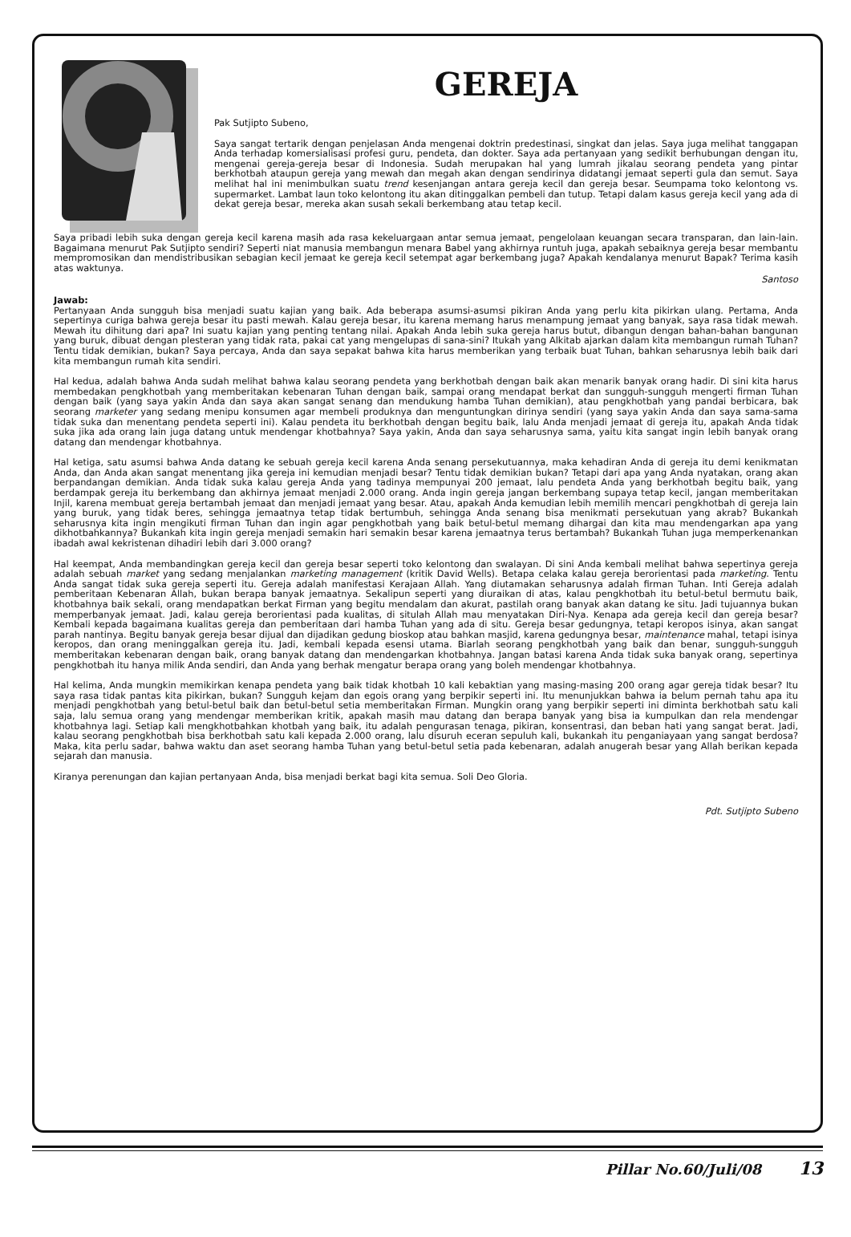GEREJA
Pak Sutjipto Subeno,
Saya sangat tertarik dengan penjelasan Anda mengenai doktrin predestinasi, singkat dan jelas. Saya juga melihat tanggapan Anda terhadap komersialisasi profesi guru, pendeta, dan dokter. Saya ada pertanyaan yang sedikit berhubungan dengan itu, mengenai gereja-gereja besar di Indonesia. Sudah merupakan hal yang lumrah jikalau seorang pendeta yang pintar berkhotbah ataupun gereja yang mewah dan megah akan dengan sendirinya didatangi jemaat seperti gula dan semut. Saya melihat hal ini menimbulkan suatu trend kesenjangan antara gereja kecil dan gereja besar. Seumpama toko kelontong vs. supermarket. Lambat laun toko kelontong itu akan ditinggalkan pembeli dan tutup. Tetapi dalam kasus gereja kecil yang ada di dekat gereja besar, mereka akan susah sekali berkembang atau tetap kecil.
Saya pribadi lebih suka dengan gereja kecil karena masih ada rasa kekeluargaan antar semua jemaat, pengelolaan keuangan secara transparan, dan lain-lain. Bagaimana menurut Pak Sutjipto sendiri? Seperti niat manusia membangun menara Babel yang akhirnya runtuh juga, apakah sebaiknya gereja besar membantu mempromosikan dan mendistribusikan sebagian kecil jemaat ke gereja kecil setempat agar berkembang juga? Apakah kendalanya menurut Bapak? Terima kasih atas waktunya.
Santoso
Jawab:
Pertanyaan Anda sungguh bisa menjadi suatu kajian yang baik. Ada beberapa asumsi-asumsi pikiran Anda yang perlu kita pikirkan ulang. Pertama, Anda sepertinya curiga bahwa gereja besar itu pasti mewah. Kalau gereja besar, itu karena memang harus menampung jemaat yang banyak, saya rasa tidak mewah. Mewah itu dihitung dari apa? Ini suatu kajian yang penting tentang nilai. Apakah Anda lebih suka gereja harus butut, dibangun dengan bahan-bahan bangunan yang buruk, dibuat dengan plesteran yang tidak rata, pakai cat yang mengelupas di sana-sini? Itukah yang Alkitab ajarkan dalam kita membangun rumah Tuhan? Tentu tidak demikian, bukan? Saya percaya, Anda dan saya sepakat bahwa kita harus memberikan yang terbaik buat Tuhan, bahkan seharusnya lebih baik dari kita membangun rumah kita sendiri.
Hal kedua, adalah bahwa Anda sudah melihat bahwa kalau seorang pendeta yang berkhotbah dengan baik akan menarik banyak orang hadir. Di sini kita harus membedakan pengkhotbah yang memberitakan kebenaran Tuhan dengan baik, sampai orang mendapat berkat dan sungguh-sungguh mengerti firman Tuhan dengan baik (yang saya yakin Anda dan saya akan sangat senang dan mendukung hamba Tuhan demikian), atau pengkhotbah yang pandai berbicara, bak seorang marketer yang sedang menipu konsumen agar membeli produknya dan menguntungkan dirinya sendiri (yang saya yakin Anda dan saya sama-sama tidak suka dan menentang pendeta seperti ini). Kalau pendeta itu berkhotbah dengan begitu baik, lalu Anda menjadi jemaat di gereja itu, apakah Anda tidak suka jika ada orang lain juga datang untuk mendengar khotbahnya? Saya yakin, Anda dan saya seharusnya sama, yaitu kita sangat ingin lebih banyak orang datang dan mendengar khotbahnya.
Hal ketiga, satu asumsi bahwa Anda datang ke sebuah gereja kecil karena Anda senang persekutuannya, maka kehadiran Anda di gereja itu demi kenikmatan Anda, dan Anda akan sangat menentang jika gereja ini kemudian menjadi besar? Tentu tidak demikian bukan? Tetapi dari apa yang Anda nyatakan, orang akan berpandangan demikian. Anda tidak suka kalau gereja Anda yang tadinya mempunyai 200 jemaat, lalu pendeta Anda yang berkhotbah begitu baik, yang berdampak gereja itu berkembang dan akhirnya jemaat menjadi 2.000 orang. Anda ingin gereja jangan berkembang supaya tetap kecil, jangan memberitakan Injil, karena membuat gereja bertambah jemaat dan menjadi jemaat yang besar. Atau, apakah Anda kemudian lebih memilih mencari pengkhotbah di gereja lain yang buruk, yang tidak beres, sehingga jemaatnya tetap tidak bertumbuh, sehingga Anda senang bisa menikmati persekutuan yang akrab? Bukankah seharusnya kita ingin mengikuti firman Tuhan dan ingin agar pengkhotbah yang baik betul-betul memang dihargai dan kita mau mendengarkan apa yang dikhotbahkannya? Bukankah kita ingin gereja menjadi semakin hari semakin besar karena jemaatnya terus bertambah? Bukankah Tuhan juga memperkenankan ibadah awal kekristenan dihadiri lebih dari 3.000 orang?
Hal keempat, Anda membandingkan gereja kecil dan gereja besar seperti toko kelontong dan swalayan. Di sini Anda kembali melihat bahwa sepertinya gereja adalah sebuah market yang sedang menjalankan marketing management (kritik David Wells). Betapa celaka kalau gereja berorientasi pada marketing. Tentu Anda sangat tidak suka gereja seperti itu. Gereja adalah manifestasi Kerajaan Allah. Yang diutamakan seharusnya adalah firman Tuhan. Inti Gereja adalah pemberitaan Kebenaran Allah, bukan berapa banyak jemaatnya. Sekalipun seperti yang diuraikan di atas, kalau pengkhotbah itu betul-betul bermutu baik, khotbahnya baik sekali, orang mendapatkan berkat Firman yang begitu mendalam dan akurat, pastilah orang banyak akan datang ke situ. Jadi tujuannya bukan memperbanyak jemaat. Jadi, kalau gereja berorientasi pada kualitas, di situlah Allah mau menyatakan Diri-Nya. Kenapa ada gereja kecil dan gereja besar? Kembali kepada bagaimana kualitas gereja dan pemberitaan dari hamba Tuhan yang ada di situ. Gereja besar gedungnya, tetapi keropos isinya, akan sangat parah nantinya. Begitu banyak gereja besar dijual dan dijadikan gedung bioskop atau bahkan masjid, karena gedungnya besar, maintenance mahal, tetapi isinya keropos, dan orang meninggalkan gereja itu. Jadi, kembali kepada esensi utama. Biarlah seorang pengkhotbah yang baik dan benar, sungguh-sungguh memberitakan kebenaran dengan baik, orang banyak datang dan mendengarkan khotbahnya. Jangan batasi karena Anda tidak suka banyak orang, sepertinya pengkhotbah itu hanya milik Anda sendiri, dan Anda yang berhak mengatur berapa orang yang boleh mendengar khotbahnya.
Hal kelima, Anda mungkin memikirkan kenapa pendeta yang baik tidak khotbah 10 kali kebaktian yang masing-masing 200 orang agar gereja tidak besar? Itu saya rasa tidak pantas kita pikirkan, bukan? Sungguh kejam dan egois orang yang berpikir seperti ini. Itu menunjukkan bahwa ia belum pernah tahu apa itu menjadi pengkhotbah yang betul-betul baik dan betul-betul setia memberitakan Firman. Mungkin orang yang berpikir seperti ini diminta berkhotbah satu kali saja, lalu semua orang yang mendengar memberikan kritik, apakah masih mau datang dan berapa banyak yang bisa ia kumpulkan dan rela mendengar khotbahnya lagi. Setiap kali mengkhotbahkan khotbah yang baik, itu adalah pengurasan tenaga, pikiran, konsentrasi, dan beban hati yang sangat berat. Jadi, kalau seorang pengkhotbah bisa berkhotbah satu kali kepada 2.000 orang, lalu disuruh eceran sepuluh kali, bukankah itu penganiayaan yang sangat berdosa? Maka, kita perlu sadar, bahwa waktu dan aset seorang hamba Tuhan yang betul-betul setia pada kebenaran, adalah anugerah besar yang Allah berikan kepada sejarah dan manusia.
Kiranya perenungan dan kajian pertanyaan Anda, bisa menjadi berkat bagi kita semua. Soli Deo Gloria.
Pdt. Sutjipto Subeno
Pillar No.60/Juli/08 13